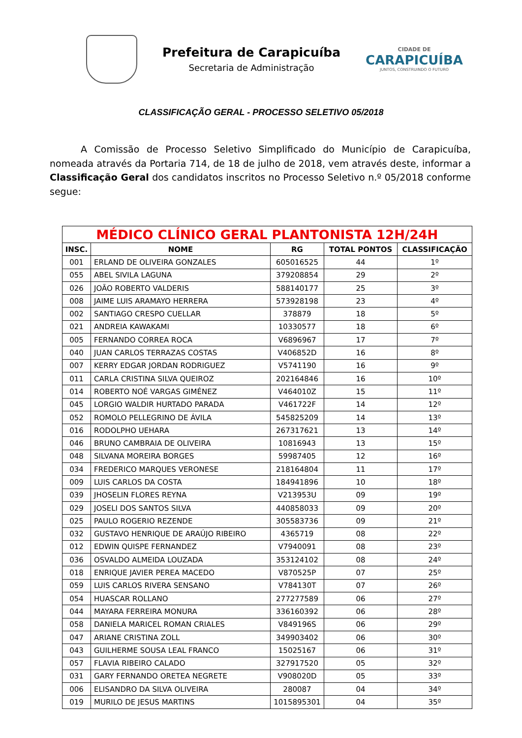Prefeitura de Carapicuíba
Secretaria de Administração
CIDADE DE
CARAPICUÍBA
JUNTOS, CONSTRUINDO O FUTURO
CLASSIFICAÇÃO GERAL - PROCESSO SELETIVO 05/2018
A Comissão de Processo Seletivo Simplificado do Município de Carapicuíba, nomeada através da Portaria 714, de 18 de julho de 2018, vem através deste, informar a Classificação Geral dos candidatos inscritos no Processo Seletivo n.º 05/2018 conforme segue:
| MÉDICO CLÍNICO GERAL PLANTONISTA 12H/24H | | | | |
| --- | --- | --- | --- | --- |
| INSC. | NOME | RG | TOTAL PONTOS | CLASSIFICAÇÃO |
| 001 | ERLAND DE OLIVEIRA GONZALES | 605016525 | 44 | 1º |
| 055 | ABEL SIVILA LAGUNA | 379208854 | 29 | 2º |
| 026 | JOÃO ROBERTO VALDERIS | 588140177 | 25 | 3º |
| 008 | JAIME LUIS ARAMAYO HERRERA | 573928198 | 23 | 4º |
| 002 | SANTIAGO CRESPO CUELLAR | 378879 | 18 | 5º |
| 021 | ANDREIA KAWAKAMI | 10330577 | 18 | 6º |
| 005 | FERNANDO CORREA ROCA | V6896967 | 17 | 7º |
| 040 | JUAN CARLOS TERRAZAS COSTAS | V406852D | 16 | 8º |
| 007 | KERRY EDGAR JORDAN RODRIGUEZ | V5741190 | 16 | 9º |
| 011 | CARLA CRISTINA SILVA QUEIROZ | 202164846 | 16 | 10º |
| 014 | ROBERTO NOÉ VARGAS GIMÉNEZ | V464010Z | 15 | 11º |
| 045 | LORGIO WALDIR HURTADO PARADA | V461722F | 14 | 12º |
| 052 | ROMOLO PELLEGRINO DE ÁVILA | 545825209 | 14 | 13º |
| 016 | RODOLPHO UEHARA | 267317621 | 13 | 14º |
| 046 | BRUNO CAMBRAIA DE OLIVEIRA | 10816943 | 13 | 15º |
| 048 | SILVANA MOREIRA BORGES | 59987405 | 12 | 16º |
| 034 | FREDERICO MARQUES VERONESE | 218164804 | 11 | 17º |
| 009 | LUIS CARLOS DA COSTA | 184941896 | 10 | 18º |
| 039 | JHOSELIN FLORES REYNA | V213953U | 09 | 19º |
| 029 | JOSELI DOS SANTOS SILVA | 440858033 | 09 | 20º |
| 025 | PAULO ROGERIO REZENDE | 305583736 | 09 | 21º |
| 032 | GUSTAVO HENRIQUE DE ARAÚJO RIBEIRO | 4365719 | 08 | 22º |
| 012 | EDWIN QUISPE FERNANDEZ | V7940091 | 08 | 23º |
| 036 | OSVALDO ALMEIDA LOUZADA | 353124102 | 08 | 24º |
| 018 | ENRIQUE JAVIER PEREA MACEDO | V870525P | 07 | 25º |
| 059 | LUIS CARLOS RIVERA SENSANO | V784130T | 07 | 26º |
| 054 | HUASCAR ROLLANO | 277277589 | 06 | 27º |
| 044 | MAYARA FERREIRA MONURA | 336160392 | 06 | 28º |
| 058 | DANIELA MARICEL ROMAN CRIALES | V849196S | 06 | 29º |
| 047 | ARIANE CRISTINA ZOLL | 349903402 | 06 | 30º |
| 043 | GUILHERME SOUSA LEAL FRANCO | 15025167 | 06 | 31º |
| 057 | FLAVIA RIBEIRO CALADO | 327917520 | 05 | 32º |
| 031 | GARY FERNANDO ORETEA NEGRETE | V908020D | 05 | 33º |
| 006 | ELISANDRO DA SILVA OLIVEIRA | 280087 | 04 | 34º |
| 019 | MURILO DE JESUS MARTINS | 1015895301 | 04 | 35º |